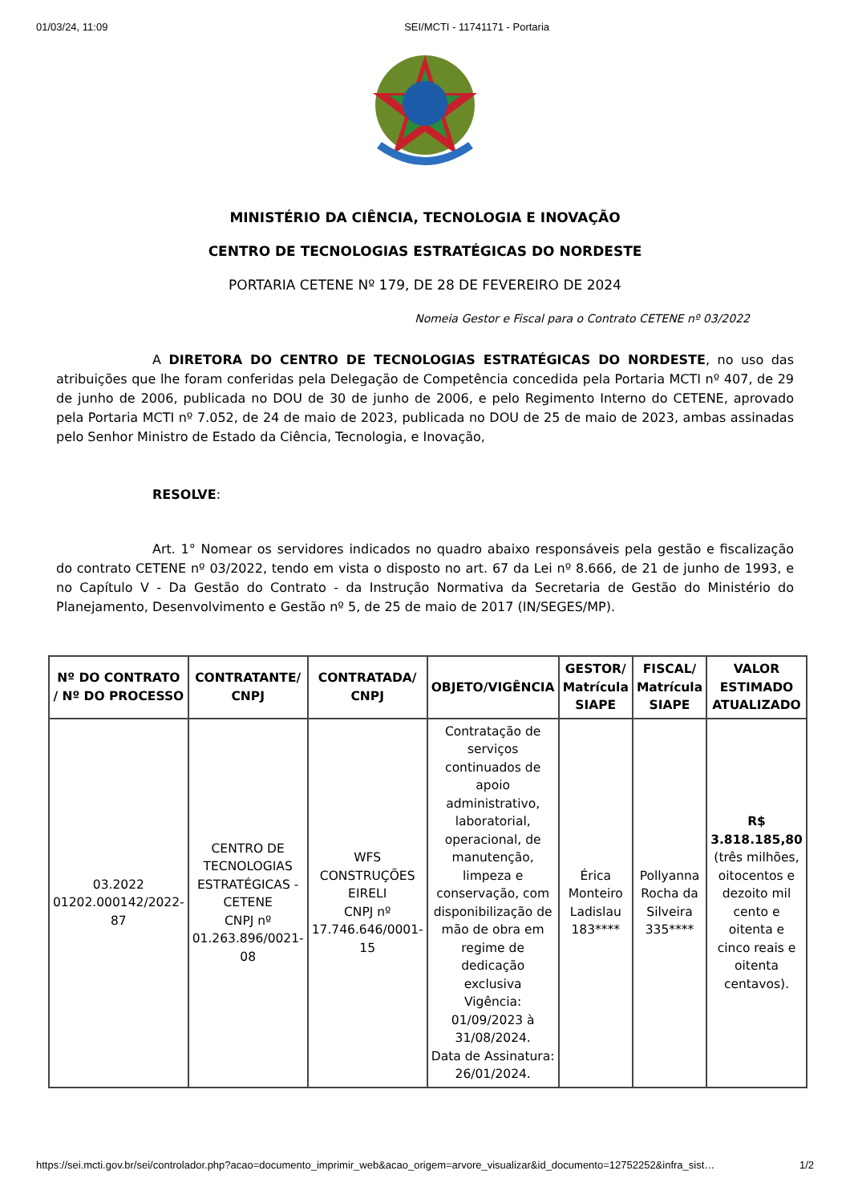01/03/24, 11:09 SEI/MCTI - 11741171 - Portaria
MINISTÉRIO DA CIÊNCIA, TECNOLOGIA E INOVAÇÃO
CENTRO DE TECNOLOGIAS ESTRATÉGICAS DO NORDESTE
PORTARIA CETENE Nº 179, DE 28 DE FEVEREIRO DE 2024
Nomeia Gestor e Fiscal para o Contrato CETENE nº 03/2022
A DIRETORA DO CENTRO DE TECNOLOGIAS ESTRATÉGICAS DO NORDESTE, no uso das atribuições que lhe foram conferidas pela Delegação de Competência concedida pela Portaria MCTI nº 407, de 29 de junho de 2006, publicada no DOU de 30 de junho de 2006, e pelo Regimento Interno do CETENE, aprovado pela Portaria MCTI nº 7.052, de 24 de maio de 2023, publicada no DOU de 25 de maio de 2023, ambas assinadas pelo Senhor Ministro de Estado da Ciência, Tecnologia, e Inovação,
RESOLVE:
Art. 1° Nomear os servidores indicados no quadro abaixo responsáveis pela gestão e fiscalização do contrato CETENE nº 03/2022, tendo em vista o disposto no art. 67 da Lei nº 8.666, de 21 de junho de 1993, e no Capítulo V - Da Gestão do Contrato - da Instrução Normativa da Secretaria de Gestão do Ministério do Planejamento, Desenvolvimento e Gestão nº 5, de 25 de maio de 2017 (IN/SEGES/MP).
| Nº DO CONTRATO / Nº DO PROCESSO | CONTRATANTE/ CNPJ | CONTRATADA/ CNPJ | OBJETO/VIGÊNCIA | GESTOR/ Matrícula SIAPE | FISCAL/ Matrícula SIAPE | VALOR ESTIMADO ATUALIZADO |
| --- | --- | --- | --- | --- | --- | --- |
| 03.2022 01202.000142/2022-87 | CENTRO DE TECNOLOGIAS ESTRATÉGICAS - CETENE CNPJ nº 01.263.896/0021-08 | WFS CONSTRUÇÕES EIRELI CNPJ nº 17.746.646/0001-15 | Contratação de serviços continuados de apoio administrativo, laboratorial, operacional, de manutenção, limpeza e conservação, com disponibilização de mão de obra em regime de dedicação exclusiva Vigência: 01/09/2023 à 31/08/2024. Data de Assinatura: 26/01/2024. | Érica Monteiro Ladislau 183**** | Pollyanna Rocha da Silveira 335**** | R$ 3.818.185,80 (três milhões, oitocentos e dezoito mil cento e oitenta e cinco reais e oitenta centavos). |
https://sei.mcti.gov.br/sei/controlador.php?acao=documento_imprimir_web&acao_origem=arvore_visualizar&id_documento=12752252&infra_sist… 1/2